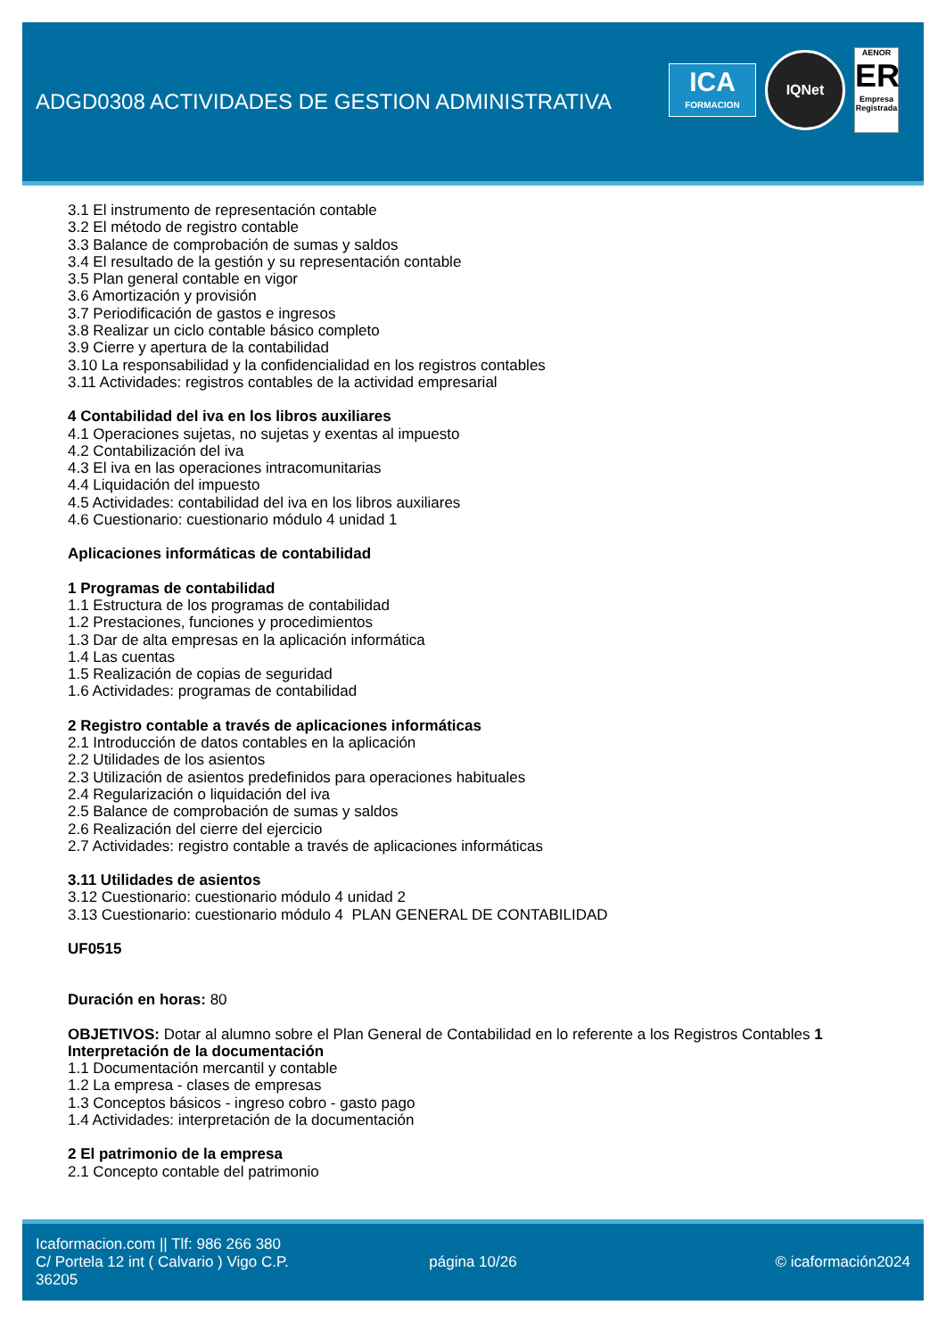ADGD0308 ACTIVIDADES DE GESTION ADMINISTRATIVA
ICA
FORMACION
IQNet
AENOR
ER
Empresa Registrada
3.1 El instrumento de representación contable
3.2 El método de registro contable
3.3 Balance de comprobación de sumas y saldos
3.4 El resultado de la gestión y su representación contable
3.5 Plan general contable en vigor
3.6 Amortización y provisión
3.7 Periodificación de gastos e ingresos
3.8 Realizar un ciclo contable básico completo
3.9 Cierre y apertura de la contabilidad
3.10 La responsabilidad y la confidencialidad en los registros contables
3.11 Actividades: registros contables de la actividad empresarial
4 Contabilidad del iva en los libros auxiliares
4.1 Operaciones sujetas, no sujetas y exentas al impuesto
4.2 Contabilización del iva
4.3 El iva en las operaciones intracomunitarias
4.4 Liquidación del impuesto
4.5 Actividades: contabilidad del iva en los libros auxiliares
4.6 Cuestionario: cuestionario módulo 4 unidad 1
Aplicaciones informáticas de contabilidad
1 Programas de contabilidad
1.1 Estructura de los programas de contabilidad
1.2 Prestaciones, funciones y procedimientos
1.3 Dar de alta empresas en la aplicación informática
1.4 Las cuentas
1.5 Realización de copias de seguridad
1.6 Actividades: programas de contabilidad
2 Registro contable a través de aplicaciones informáticas
2.1 Introducción de datos contables en la aplicación
2.2 Utilidades de los asientos
2.3 Utilización de asientos predefinidos para operaciones habituales
2.4 Regularización o liquidación del iva
2.5 Balance de comprobación de sumas y saldos
2.6 Realización del cierre del ejercicio
2.7 Actividades: registro contable a través de aplicaciones informáticas
3.11 Utilidades de asientos
3.12 Cuestionario: cuestionario módulo 4 unidad 2
3.13 Cuestionario: cuestionario módulo 4 PLAN GENERAL DE CONTABILIDAD
UF0515
Duración en horas: 80
OBJETIVOS: Dotar al alumno sobre el Plan General de Contabilidad en lo referente a los Registros Contables 1 Interpretación de la documentación
1.1 Documentación mercantil y contable
1.2 La empresa - clases de empresas
1.3 Conceptos básicos - ingreso cobro - gasto pago
1.4 Actividades: interpretación de la documentación
2 El patrimonio de la empresa
2.1 Concepto contable del patrimonio
Icaformacion.com || Tlf: 986 266 380
C/ Portela 12 int ( Calvario ) Vigo C.P. 36205
página 10/26 © icaformación2024